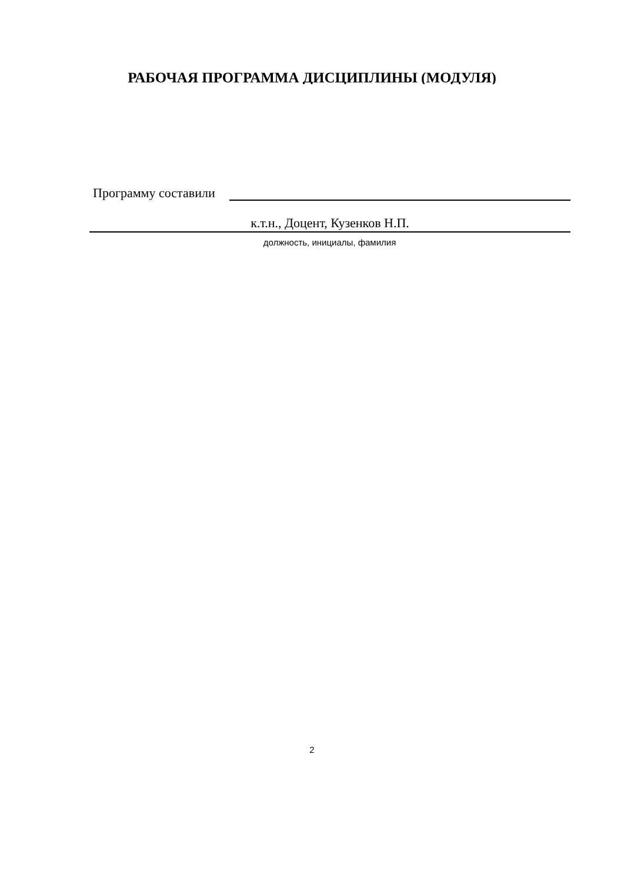РАБОЧАЯ ПРОГРАММА ДИСЦИПЛИНЫ (МОДУЛЯ)
Программу составили
к.т.н., Доцент, Кузенков Н.П.
должность, инициалы, фамилия
2